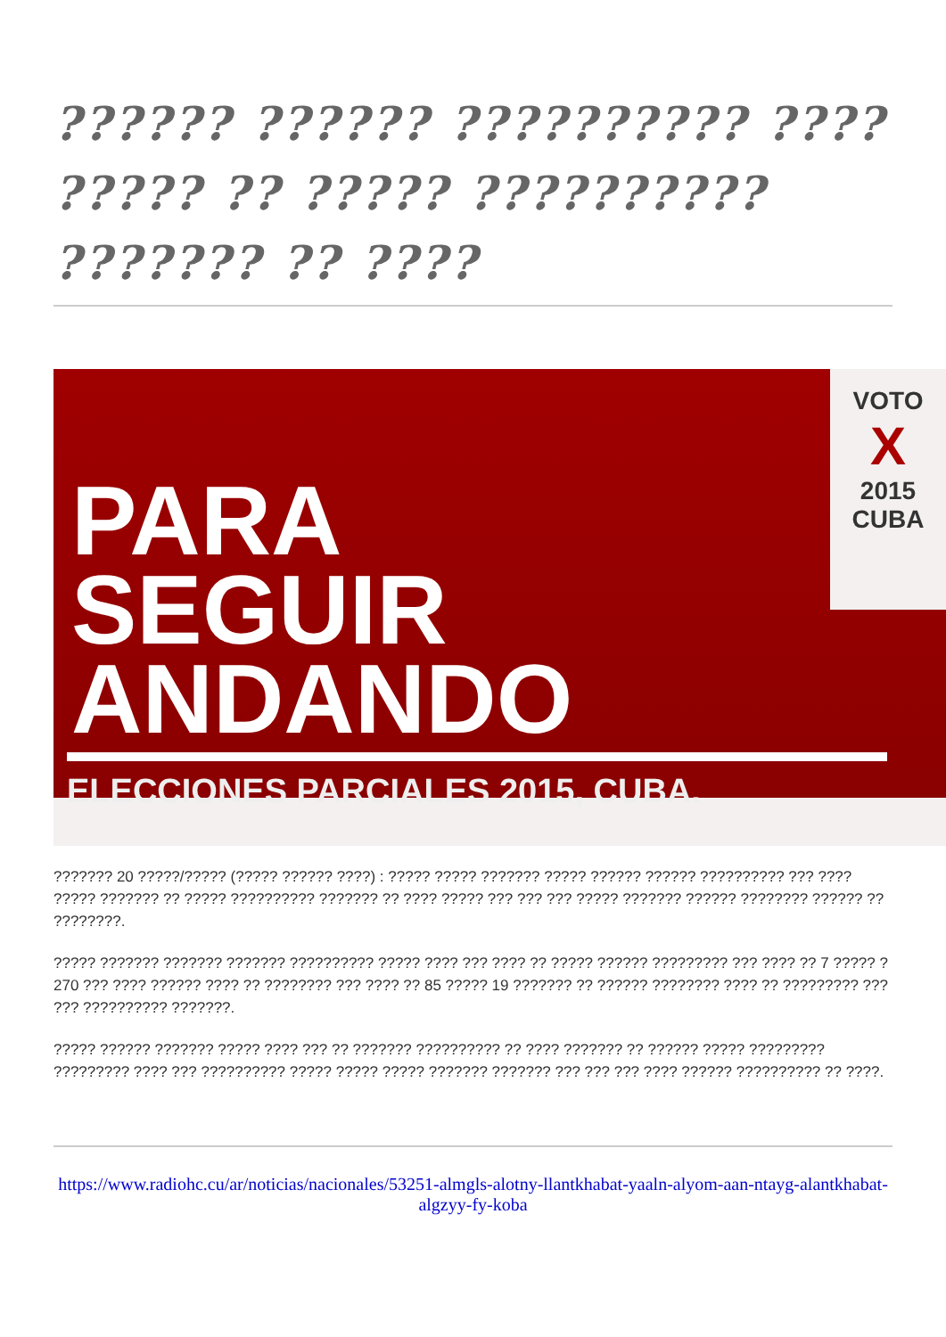?????? ?????? ?????????? ???? ????? ?? ????? ?????????? ??????? ?? ????
VOTO
X
2015
CUBA
PARA
SEGUIR
ANDANDO
ELECCIONES PARCIALES 2015, CUBA.
??????? 20 ?????/????? (????? ?????? ????) : ????? ????? ??????? ????? ?????? ?????? ?????????? ??? ???? ????? ??????? ?? ????? ?????????? ??????? ?? ???? ????? ??? ??? ??? ????? ??????? ?????? ???????? ?????? ?? ????????.
????? ??????? ??????? ??????? ?????????? ????? ???? ??? ???? ?? ????? ?????? ????????? ??? ???? ?? 7 ????? ? 270 ??? ???? ?????? ???? ?? ???????? ??? ???? ?? 85 ????? 19 ??????? ?? ?????? ???????? ???? ?? ????????? ??? ??? ?????????? ???????.
????? ?????? ??????? ????? ???? ??? ?? ??????? ?????????? ?? ???? ??????? ?? ?????? ????? ????????? ????????? ???? ??? ?????????? ????? ????? ????? ??????? ??????? ??? ??? ??? ???? ?????? ?????????? ?? ????.
https://www.radiohc.cu/ar/noticias/nacionales/53251-almgls-alotny-llantkhabat-yaaln-alyom-aan-ntayg-alantkhabat-algzyy-fy-koba